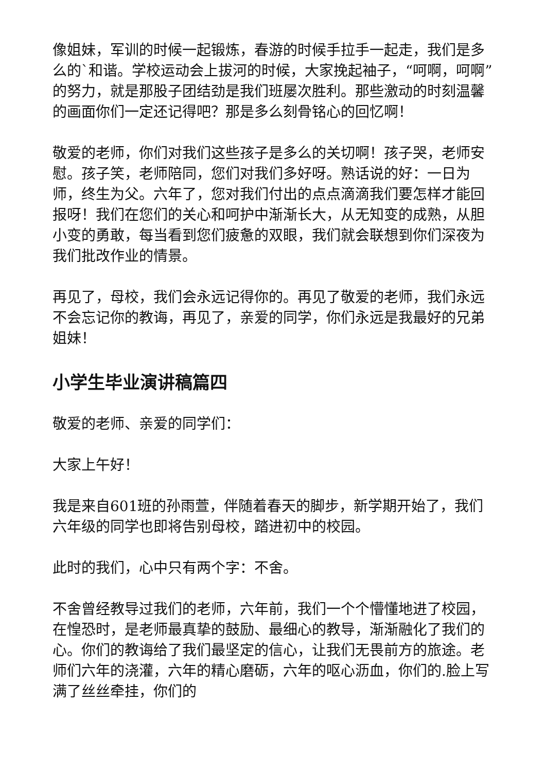像姐妹，军训的时候一起锻炼，春游的时候手拉手一起走，我们是多么的`和谐。学校运动会上拔河的时候，大家挽起袖子，“呵啊，呵啊”的努力，就是那股子团结劲是我们班屡次胜利。那些激动的时刻温馨的画面你们一定还记得吧？那是多么刻骨铭心的回忆啊！
敬爱的老师，你们对我们这些孩子是多么的关切啊！孩子哭，老师安慰。孩子笑，老师陪同，您们对我们多好呀。熟话说的好：一日为师，终生为父。六年了，您对我们付出的点点滴滴我们要怎样才能回报呀！我们在您们的关心和呵护中渐渐长大，从无知变的成熟，从胆小变的勇敢，每当看到您们疲惫的双眼，我们就会联想到你们深夜为我们批改作业的情景。
再见了，母校，我们会永远记得你的。再见了敬爱的老师，我们永远不会忘记你的教诲，再见了，亲爱的同学，你们永远是我最好的兄弟姐妹！
小学生毕业演讲稿篇四
敬爱的老师、亲爱的同学们：
大家上午好！
我是来自601班的孙雨萱，伴随着春天的脚步，新学期开始了，我们六年级的同学也即将告别母校，踏进初中的校园。
此时的我们，心中只有两个字：不舍。
不舍曾经教导过我们的老师，六年前，我们一个个懵懂地进了校园，在惶恐时，是老师最真挚的鼓励、最细心的教导，渐渐融化了我们的心。你们的教诲给了我们最坚定的信心，让我们无畏前方的旅途。老师们六年的浇灌，六年的精心磨砺，六年的呕心沥血，你们的.脸上写满了丝丝牵挂，你们的